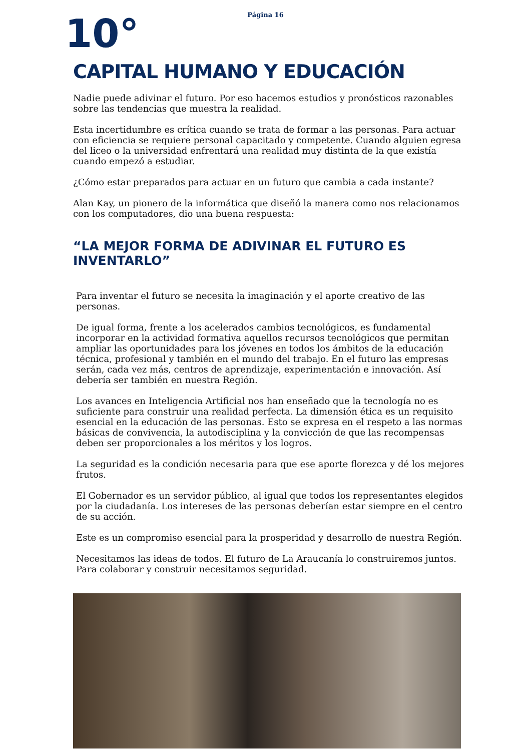Página 16
10°
CAPITAL HUMANO Y EDUCACIÓN
Nadie puede adivinar el futuro. Por eso hacemos estudios y pronósticos razonables sobre las tendencias que muestra la realidad.
Esta incertidumbre es crítica cuando se trata de formar a las personas. Para actuar con eficiencia se requiere personal capacitado y competente. Cuando alguien egresa del liceo o la universidad enfrentará una realidad muy distinta de la que existía cuando empezó a estudiar.
¿Cómo estar preparados para actuar en un futuro que cambia a cada instante?
Alan Kay, un pionero de la informática que diseñó la manera como nos relacionamos con los computadores, dio una buena respuesta:
“LA MEJOR FORMA DE ADIVINAR EL FUTURO ES INVENTARLO”
Para inventar el futuro se necesita la imaginación y el aporte creativo de las personas.
De igual forma, frente a los acelerados cambios tecnológicos, es fundamental incorporar en la actividad formativa aquellos recursos tecnológicos que permitan ampliar las oportunidades para los jóvenes en todos los ámbitos de la educación técnica, profesional y también en el mundo del trabajo. En el futuro las empresas serán, cada vez más, centros de aprendizaje, experimentación e innovación. Así debería ser también en nuestra Región.
Los avances en Inteligencia Artificial nos han enseñado que la tecnología no es suficiente para construir una realidad perfecta. La dimensión ética es un requisito esencial en la educación de las personas. Esto se expresa en el respeto a las normas básicas de convivencia, la autodisciplina y la convicción de que las recompensas deben ser proporcionales a los méritos y los logros.
La seguridad es la condición necesaria para que ese aporte florezca y dé los mejores frutos.
El Gobernador es un servidor público, al igual que todos los representantes elegidos por la ciudadanía. Los intereses de las personas deberían estar siempre en el centro de su acción.
Este es un compromiso esencial para la prosperidad y desarrollo de nuestra Región.
Necesitamos las ideas de todos. El futuro de La Araucanía lo construiremos juntos. Para colaborar y construir necesitamos seguridad.